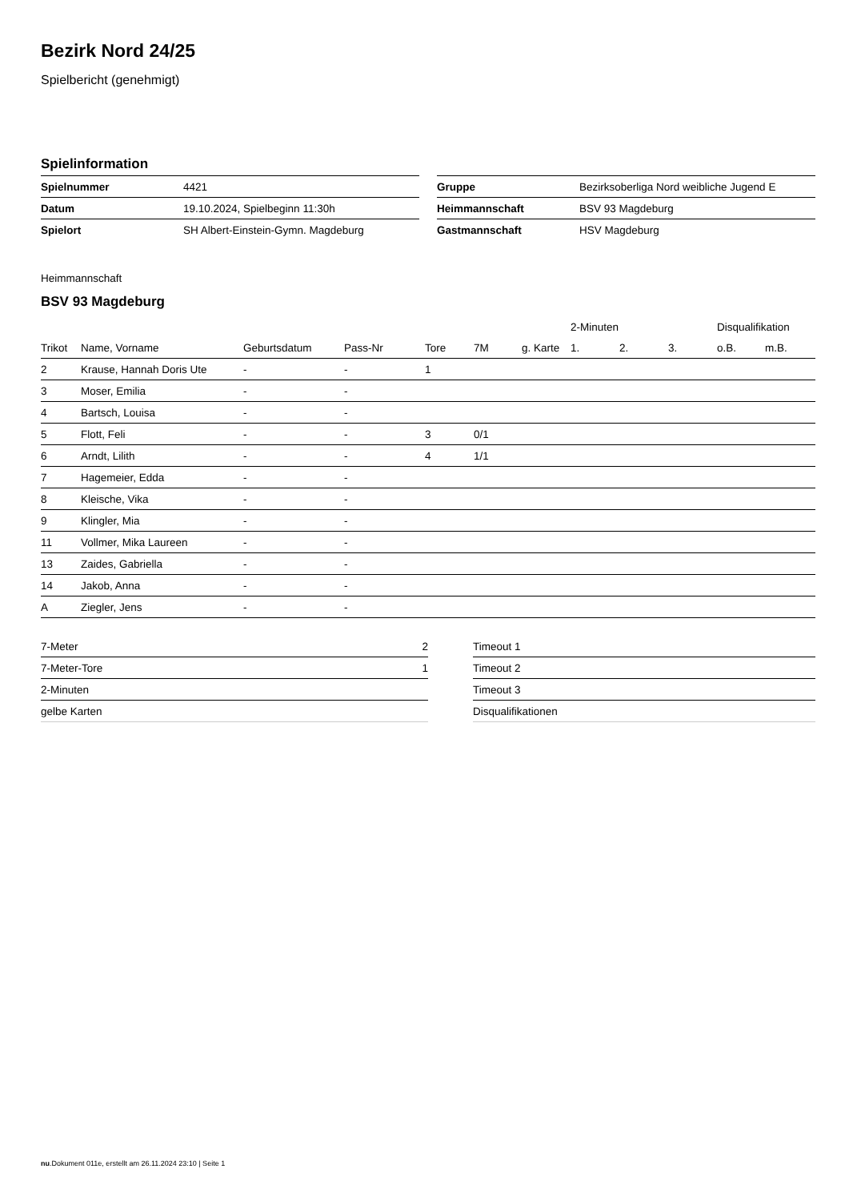Bezirk Nord 24/25
Spielbericht (genehmigt)
Spielinformation
| Spielnummer | 4421 |
| Datum | 19.10.2024, Spielbeginn 11:30h |
| Spielort | SH Albert-Einstein-Gymn. Magdeburg |
| Gruppe | Bezirksoberliga Nord weibliche Jugend E |
| Heimmannschaft | BSV 93 Magdeburg |
| Gastmannschaft | HSV Magdeburg |
Heimmannschaft
BSV 93 Magdeburg
| | | | | | | | 2-Minuten | | | Disqualifikation | |
| --- | --- | --- | --- | --- | --- | --- | --- | --- | --- | --- | --- |
| Trikot | Name, Vorname | Geburtsdatum | Pass-Nr | Tore | 7M | g. Karte | 1. | 2. | 3. | o.B. | m.B. |
| 2 | Krause, Hannah Doris Ute | - | - | 1 | | | | | | | |
| 3 | Moser, Emilia | - | - | | | | | | | | |
| 4 | Bartsch, Louisa | - | - | | | | | | | | |
| 5 | Flott, Feli | - | - | 3 | 0/1 | | | | | | |
| 6 | Arndt, Lilith | - | - | 4 | 1/1 | | | | | | |
| 7 | Hagemeier, Edda | - | - | | | | | | | | |
| 8 | Kleische, Vika | - | - | | | | | | | | |
| 9 | Klingler, Mia | - | - | | | | | | | | |
| 11 | Vollmer, Mika Laureen | - | - | | | | | | | | |
| 13 | Zaides, Gabriella | - | - | | | | | | | | |
| 14 | Jakob, Anna | - | - | | | | | | | | |
| A | Ziegler, Jens | - | - | | | | | | | | |
| 7-Meter | 2 |
| 7-Meter-Tore | 1 |
| 2-Minuten | |
| gelbe Karten | |
| Timeout 1 |
| Timeout 2 |
| Timeout 3 |
| Disqualifikationen |
nu.Dokument 011e, erstellt am 26.11.2024 23:10 | Seite 1